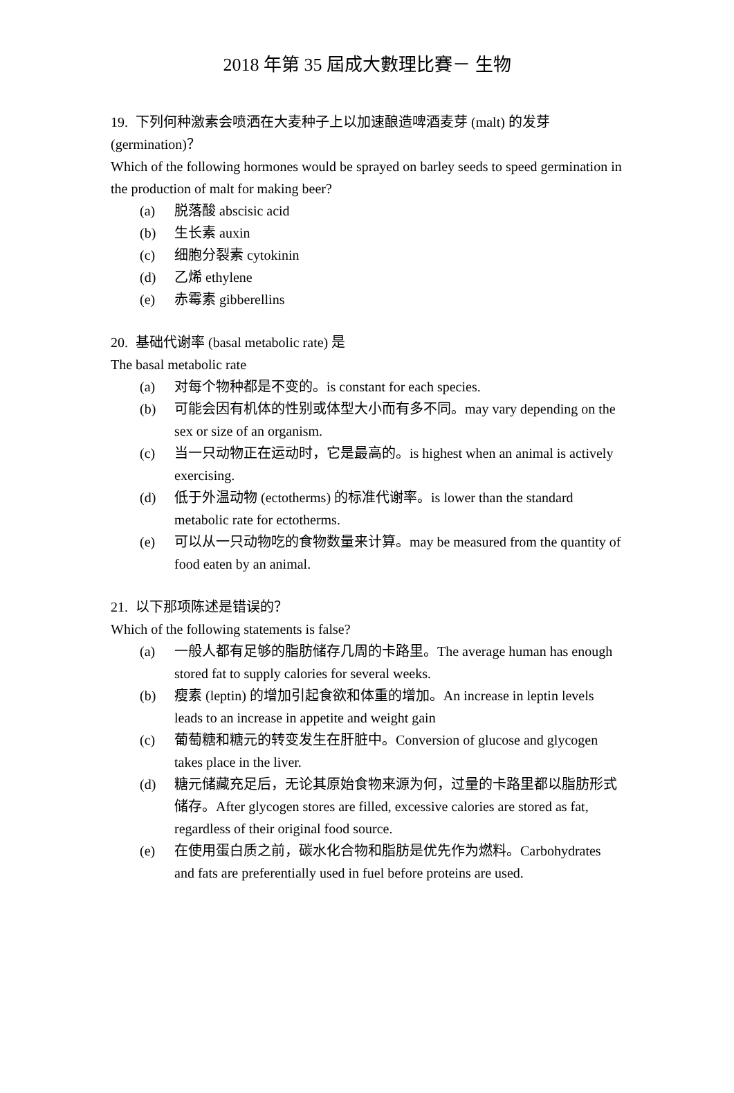2018 年第 35 屆成大數理比賽－ 生物
19. 下列何种激素会喷洒在大麦种子上以加速酿造啤酒麦芽 (malt) 的发芽
(germination)？
Which of the following hormones would be sprayed on barley seeds to speed germination in the production of malt for making beer?
(a) 脱落酸 abscisic acid
(b) 生长素 auxin
(c) 细胞分裂素 cytokinin
(d) 乙烯 ethylene
(e) 赤霉素 gibberellins
20. 基础代谢率 (basal metabolic rate) 是
The basal metabolic rate
(a) 对每个物种都是不变的。is constant for each species.
(b) 可能会因有机体的性别或体型大小而有多不同。may vary depending on the sex or size of an organism.
(c) 当一只动物正在运动时，它是最高的。is highest when an animal is actively exercising.
(d) 低于外温动物 (ectotherms) 的标准代谢率。is lower than the standard metabolic rate for ectotherms.
(e) 可以从一只动物吃的食物数量来计算。may be measured from the quantity of food eaten by an animal.
21. 以下那项陈述是错误的？
Which of the following statements is false?
(a) 一般人都有足够的脂肪储存几周的卡路里。The average human has enough stored fat to supply calories for several weeks.
(b) 瘦素 (leptin) 的增加引起食欲和体重的增加。An increase in leptin levels leads to an increase in appetite and weight gain
(c) 葡萄糖和糖元的转变发生在肝脏中。Conversion of glucose and glycogen takes place in the liver.
(d) 糖元储藏充足后，无论其原始食物来源为何，过量的卡路里都以脂肪形式储存。After glycogen stores are filled, excessive calories are stored as fat, regardless of their original food source.
(e) 在使用蛋白质之前，碳水化合物和脂肪是优先作为燃料。Carbohydrates and fats are preferentially used in fuel before proteins are used.